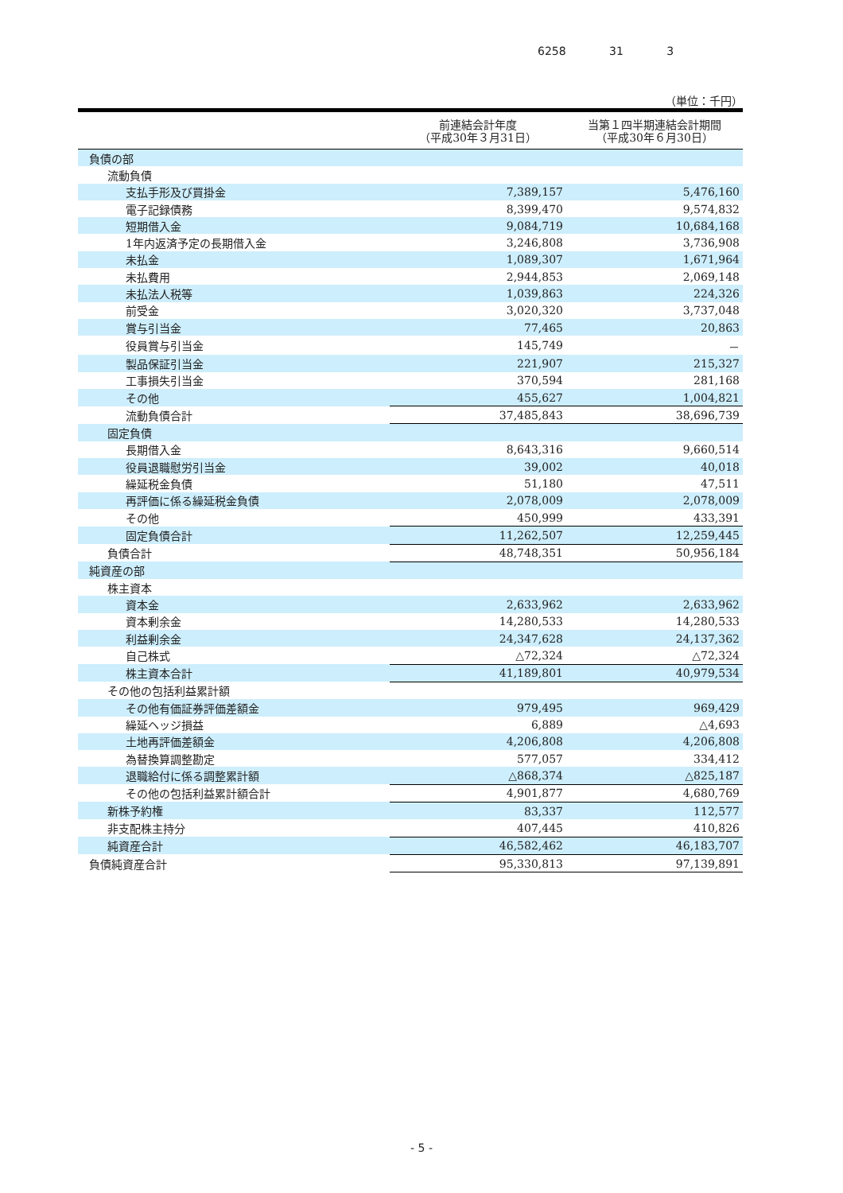6258 31 3
（単位：千円）
| | 前連結会計年度 （平成30年３月31日） | 当第１四半期連結会計期間 （平成30年６月30日） |
| --- | --- | --- |
| 負債の部 | | |
| 流動負債 | | |
| 支払手形及び買掛金 | 7,389,157 | 5,476,160 |
| 電子記録債務 | 8,399,470 | 9,574,832 |
| 短期借入金 | 9,084,719 | 10,684,168 |
| 1年内返済予定の長期借入金 | 3,246,808 | 3,736,908 |
| 未払金 | 1,089,307 | 1,671,964 |
| 未払費用 | 2,944,853 | 2,069,148 |
| 未払法人税等 | 1,039,863 | 224,326 |
| 前受金 | 3,020,320 | 3,737,048 |
| 賞与引当金 | 77,465 | 20,863 |
| 役員賞与引当金 | 145,749 | － |
| 製品保証引当金 | 221,907 | 215,327 |
| 工事損失引当金 | 370,594 | 281,168 |
| その他 | 455,627 | 1,004,821 |
| 流動負債合計 | 37,485,843 | 38,696,739 |
| 固定負債 | | |
| 長期借入金 | 8,643,316 | 9,660,514 |
| 役員退職慰労引当金 | 39,002 | 40,018 |
| 繰延税金負債 | 51,180 | 47,511 |
| 再評価に係る繰延税金負債 | 2,078,009 | 2,078,009 |
| その他 | 450,999 | 433,391 |
| 固定負債合計 | 11,262,507 | 12,259,445 |
| 負債合計 | 48,748,351 | 50,956,184 |
| 純資産の部 | | |
| 株主資本 | | |
| 資本金 | 2,633,962 | 2,633,962 |
| 資本剰余金 | 14,280,533 | 14,280,533 |
| 利益剰余金 | 24,347,628 | 24,137,362 |
| 自己株式 | △72,324 | △72,324 |
| 株主資本合計 | 41,189,801 | 40,979,534 |
| その他の包括利益累計額 | | |
| その他有価証券評価差額金 | 979,495 | 969,429 |
| 繰延ヘッジ損益 | 6,889 | △4,693 |
| 土地再評価差額金 | 4,206,808 | 4,206,808 |
| 為替換算調整勘定 | 577,057 | 334,412 |
| 退職給付に係る調整累計額 | △868,374 | △825,187 |
| その他の包括利益累計額合計 | 4,901,877 | 4,680,769 |
| 新株予約権 | 83,337 | 112,577 |
| 非支配株主持分 | 407,445 | 410,826 |
| 純資産合計 | 46,582,462 | 46,183,707 |
| 負債純資産合計 | 95,330,813 | 97,139,891 |
- 5 -